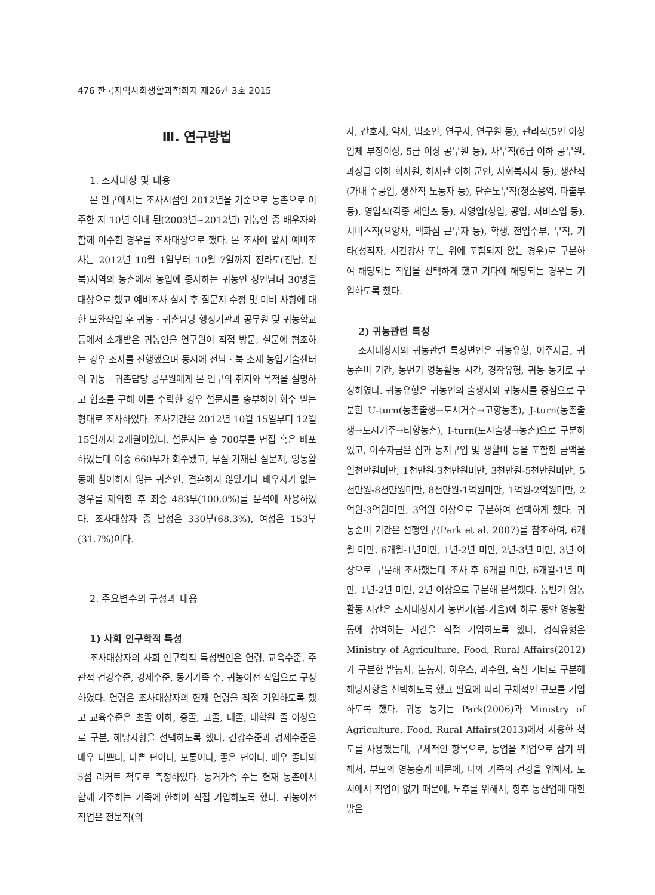476 한국지역사회생활과학회지 제26권 3호 2015
Ⅲ. 연구방법
1. 조사대상 및 내용
본 연구에서는 조사시점인 2012년을 기준으로 농촌으로 이주한 지 10년 이내 된(2003년~2012년) 귀농인 중 배우자와 함께 이주한 경우를 조사대상으로 했다. 본 조사에 앞서 예비조사는 2012년 10월 1일부터 10월 7일까지 전라도(전남, 전북)지역의 농촌에서 농업에 종사하는 귀농인 성인남녀 30명을 대상으로 했고 예비조사 실시 후 질문지 수정 및 미비 사항에 대한 보완작업 후 귀농 · 귀촌담당 행정기관과 공무원 및 귀농학교 등에서 소개받은 귀농인을 연구원이 직접 방문, 설문에 협조하는 경우 조사를 진행했으며 동시에 전남 · 북 소재 농업기술센터의 귀농 · 귀촌담당 공무원에게 본 연구의 취지와 목적을 설명하고 협조를 구해 이를 수락한 경우 설문지를 송부하여 회수 받는 형태로 조사하였다. 조사기간은 2012년 10월 15일부터 12월 15일까지 2개월이었다. 설문지는 총 700부를 면접 혹은 배포하였는데 이중 660부가 회수됐고, 부실 기재된 설문지, 영농활동에 참여하지 않는 귀촌인, 결혼하지 않았거나 배우자가 없는 경우를 제외한 후 최종 483부(100.0%)를 분석에 사용하였다. 조사대상자 중 남성은 330부(68.3%), 여성은 153부(31.7%)이다.
2. 주요변수의 구성과 내용
1) 사회 인구학적 특성
조사대상자의 사회 인구학적 특성변인은 연령, 교육수준, 주관적 건강수준, 경제수준, 동거가족 수, 귀농이전 직업으로 구성하였다. 연령은 조사대상자의 현재 연령을 직접 기입하도록 했고 교육수준은 초졸 이하, 중졸, 고졸, 대졸, 대학원 졸 이상으로 구분, 해당사항을 선택하도록 했다. 건강수준과 경제수준은 매우 나쁘다, 나쁜 편이다, 보통이다, 좋은 편이다, 매우 좋다의 5점 리커트 척도로 측정하였다. 동거가족 수는 현재 농촌에서 함께 거주하는 가족에 한하여 직접 기입하도록 했다. 귀농이전 직업은 전문직(의
사, 간호사, 약사, 법조인, 연구자, 연구원 등), 관리직(5인 이상 업체 부장이상, 5급 이상 공무원 등), 사무직(6급 이하 공무원, 과장급 이하 회사원, 하사관 이하 군인, 사회복지사 등), 생산직(가내 수공업, 생산직 노동자 등), 단순노무직(청소용역, 파출부 등), 영업직(각종 세일즈 등), 자영업(상업, 공업, 서비스업 등), 서비스직(요양사, 백화점 근무자 등), 학생, 전업주부, 무직, 기타(성직자, 시간강사 또는 위에 포함되지 않는 경우)로 구분하여 해당되는 직업을 선택하게 했고 기타에 해당되는 경우는 기입하도록 했다.
2) 귀농관련 특성
조사대상자의 귀농관련 특성변인은 귀농유형, 이주자금, 귀농준비 기간, 농번기 영농활동 시간, 경작유형, 귀농 동기로 구성하였다. 귀농유형은 귀농인의 출생지와 귀농지를 중심으로 구분한 U-turn(농촌출생→도시거주→고향농촌), J-turn(농촌출생→도시거주→타향농촌), I-turn(도시출생→농촌)으로 구분하였고, 이주자금은 집과 농지구입 및 생활비 등을 포함한 금액을 일천만원미만, 1천만원-3천만원미만, 3천만원-5천만원미만, 5천만원-8천만원미만, 8천만원-1억원미만, 1억원-2억원미만, 2억원-3억원미만, 3억원 이상으로 구분하여 선택하게 했다. 귀농준비 기간은 선행연구(Park et al. 2007)를 참조하여, 6개월 미만, 6개월-1년미만, 1년-2년 미만, 2년-3년 미만, 3년 이상으로 구분해 조사했는데 조사 후 6개월 미만, 6개월-1년 미만, 1년-2년 미만, 2년 이상으로 구분해 분석했다. 농번기 영농활동 시간은 조사대상자가 농번기(봄-가을)에 하루 동안 영농활동에 참여하는 시간을 직접 기입하도록 했다. 경작유형은 Ministry of Agriculture, Food, Rural Affairs(2012)가 구분한 밭농사, 논농사, 하우스, 과수원, 축산 기타로 구분해 해당사항을 선택하도록 했고 필요에 따라 구체적인 규모를 기입하도록 했다. 귀농 동기는 Park(2006)과 Ministry of Agriculture, Food, Rural Affairs(2013)에서 사용한 척도를 사용했는데, 구체적인 항목으로, 농업을 직업으로 삼기 위해서, 부모의 영농승계 때문에, 나와 가족의 건강을 위해서, 도시에서 직업이 없기 때문에, 노후를 위해서, 향후 농산업에 대한 밝은